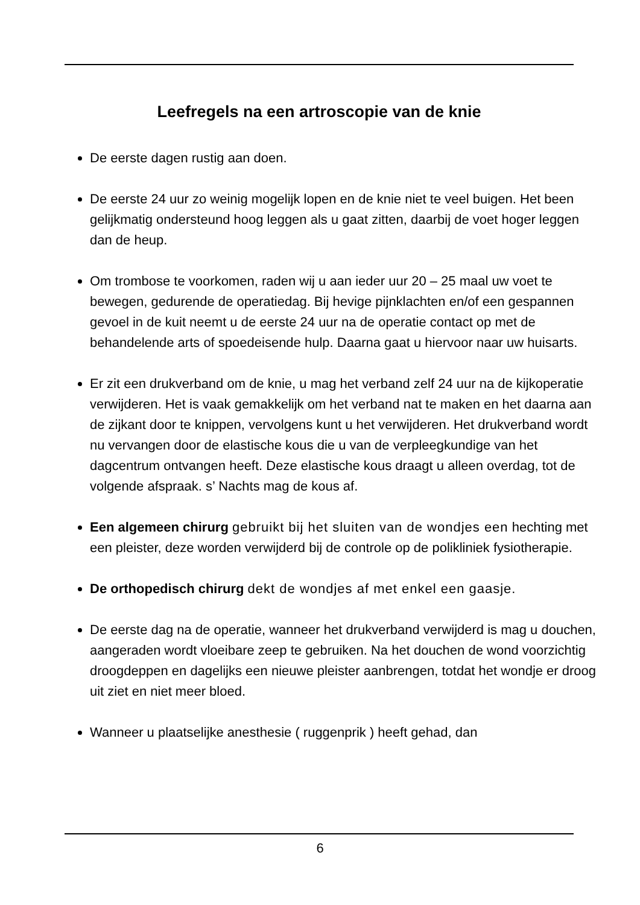Leefregels na een artroscopie van de knie
De eerste dagen rustig aan doen.
De eerste 24 uur zo weinig mogelijk lopen en de knie niet te veel buigen. Het been gelijkmatig ondersteund hoog leggen als u gaat zitten, daarbij de voet hoger leggen dan de heup.
Om trombose te voorkomen, raden wij u aan ieder uur 20 – 25 maal uw voet te bewegen, gedurende de operatiedag. Bij hevige pijnklachten en/of een gespannen gevoel in de kuit neemt u de eerste 24 uur na de operatie contact op met de behandelende arts of spoedeisende hulp. Daarna gaat u hiervoor naar uw huisarts.
Er zit een drukverband om de knie, u mag het verband zelf 24 uur na de kijkoperatie verwijderen. Het is vaak gemakkelijk om het verband nat te maken en het daarna aan de zijkant door te knippen, vervolgens kunt u het verwijderen. Het drukverband wordt nu vervangen door de elastische kous die u van de verpleegkundige van het dagcentrum ontvangen heeft. Deze elastische kous draagt u alleen overdag, tot de volgende afspraak. s’ Nachts mag de kous af.
Een algemeen chirurg gebruikt bij het sluiten van de wondjes een hechting met een pleister, deze worden verwijderd bij de controle op de polikliniek fysiotherapie.
De orthopedisch chirurg dekt de wondjes af met enkel een gaasje.
De eerste dag na de operatie, wanneer het drukverband verwijderd is mag u douchen, aangeraden wordt vloeibare zeep te gebruiken. Na het douchen de wond voorzichtig droogdeppen en dagelijks een nieuwe pleister aanbrengen, totdat het wondje er droog uit ziet en niet meer bloed.
Wanneer u plaatselijke anesthesie ( ruggenprik ) heeft gehad, dan
6